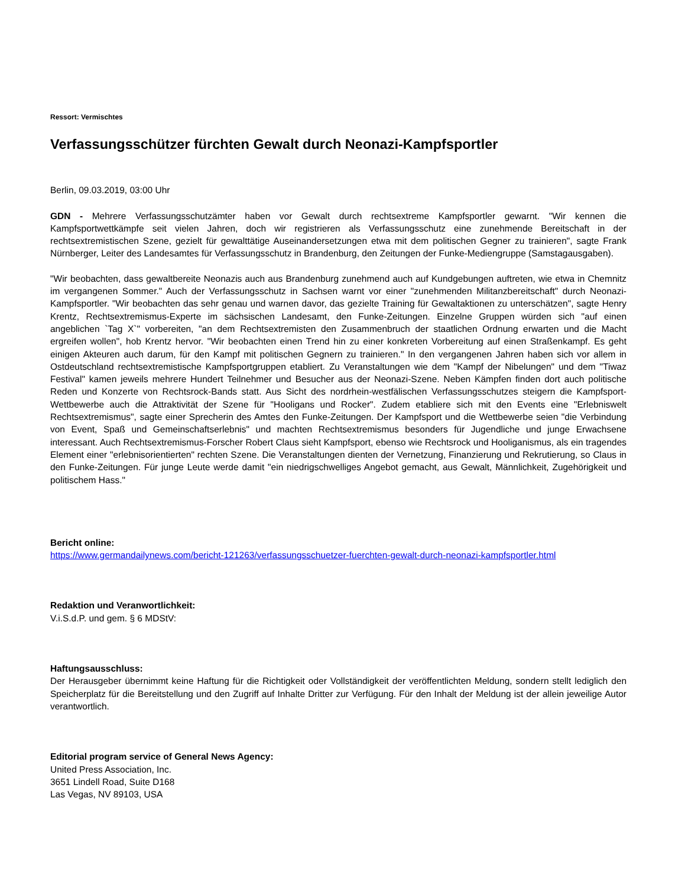Ressort: Vermischtes
Verfassungsschützer fürchten Gewalt durch Neonazi-Kampfsportler
Berlin, 09.03.2019, 03:00 Uhr
GDN - Mehrere Verfassungsschutzämter haben vor Gewalt durch rechtsextreme Kampfsportler gewarnt. "Wir kennen die Kampfsportwettkämpfe seit vielen Jahren, doch wir registrieren als Verfassungsschutz eine zunehmende Bereitschaft in der rechtsextremistischen Szene, gezielt für gewalttätige Auseinandersetzungen etwa mit dem politischen Gegner zu trainieren", sagte Frank Nürnberger, Leiter des Landesamtes für Verfassungsschutz in Brandenburg, den Zeitungen der Funke-Mediengruppe (Samstagausgaben).
"Wir beobachten, dass gewaltbereite Neonazis auch aus Brandenburg zunehmend auch auf Kundgebungen auftreten, wie etwa in Chemnitz im vergangenen Sommer." Auch der Verfassungsschutz in Sachsen warnt vor einer "zunehmenden Militanzbereitschaft" durch Neonazi-Kampfsportler. "Wir beobachten das sehr genau und warnen davor, das gezielte Training für Gewaltaktionen zu unterschätzen", sagte Henry Krentz, Rechtsextremismus-Experte im sächsischen Landesamt, den Funke-Zeitungen. Einzelne Gruppen würden sich "auf einen angeblichen `Tag X`" vorbereiten, "an dem Rechtsextremisten den Zusammenbruch der staatlichen Ordnung erwarten und die Macht ergreifen wollen", hob Krentz hervor. "Wir beobachten einen Trend hin zu einer konkreten Vorbereitung auf einen Straßenkampf. Es geht einigen Akteuren auch darum, für den Kampf mit politischen Gegnern zu trainieren." In den vergangenen Jahren haben sich vor allem in Ostdeutschland rechtsextremistische Kampfsportgruppen etabliert. Zu Veranstaltungen wie dem "Kampf der Nibelungen" und dem "Tiwaz Festival" kamen jeweils mehrere Hundert Teilnehmer und Besucher aus der Neonazi-Szene. Neben Kämpfen finden dort auch politische Reden und Konzerte von Rechtsrock-Bands statt. Aus Sicht des nordrhein-westfälischen Verfassungsschutzes steigern die Kampfsport-Wettbewerbe auch die Attraktivität der Szene für "Hooligans und Rocker". Zudem etabliere sich mit den Events eine "Erlebniswelt Rechtsextremismus", sagte einer Sprecherin des Amtes den Funke-Zeitungen. Der Kampfsport und die Wettbewerbe seien "die Verbindung von Event, Spaß und Gemeinschaftserlebnis" und machten Rechtsextremismus besonders für Jugendliche und junge Erwachsene interessant. Auch Rechtsextremismus-Forscher Robert Claus sieht Kampfsport, ebenso wie Rechtsrock und Hooliganismus, als ein tragendes Element einer "erlebnisorientierten" rechten Szene. Die Veranstaltungen dienten der Vernetzung, Finanzierung und Rekrutierung, so Claus in den Funke-Zeitungen. Für junge Leute werde damit "ein niedrigschwelliges Angebot gemacht, aus Gewalt, Männlichkeit, Zugehörigkeit und politischem Hass."
Bericht online:
https://www.germandailynews.com/bericht-121263/verfassungsschuetzer-fuerchten-gewalt-durch-neonazi-kampfsportler.html
Redaktion und Veranwortlichkeit:
V.i.S.d.P. und gem. § 6 MDStV:
Haftungsausschluss:
Der Herausgeber übernimmt keine Haftung für die Richtigkeit oder Vollständigkeit der veröffentlichten Meldung, sondern stellt lediglich den Speicherplatz für die Bereitstellung und den Zugriff auf Inhalte Dritter zur Verfügung. Für den Inhalt der Meldung ist der allein jeweilige Autor verantwortlich.
Editorial program service of General News Agency:
United Press Association, Inc.
3651 Lindell Road, Suite D168
Las Vegas, NV 89103, USA